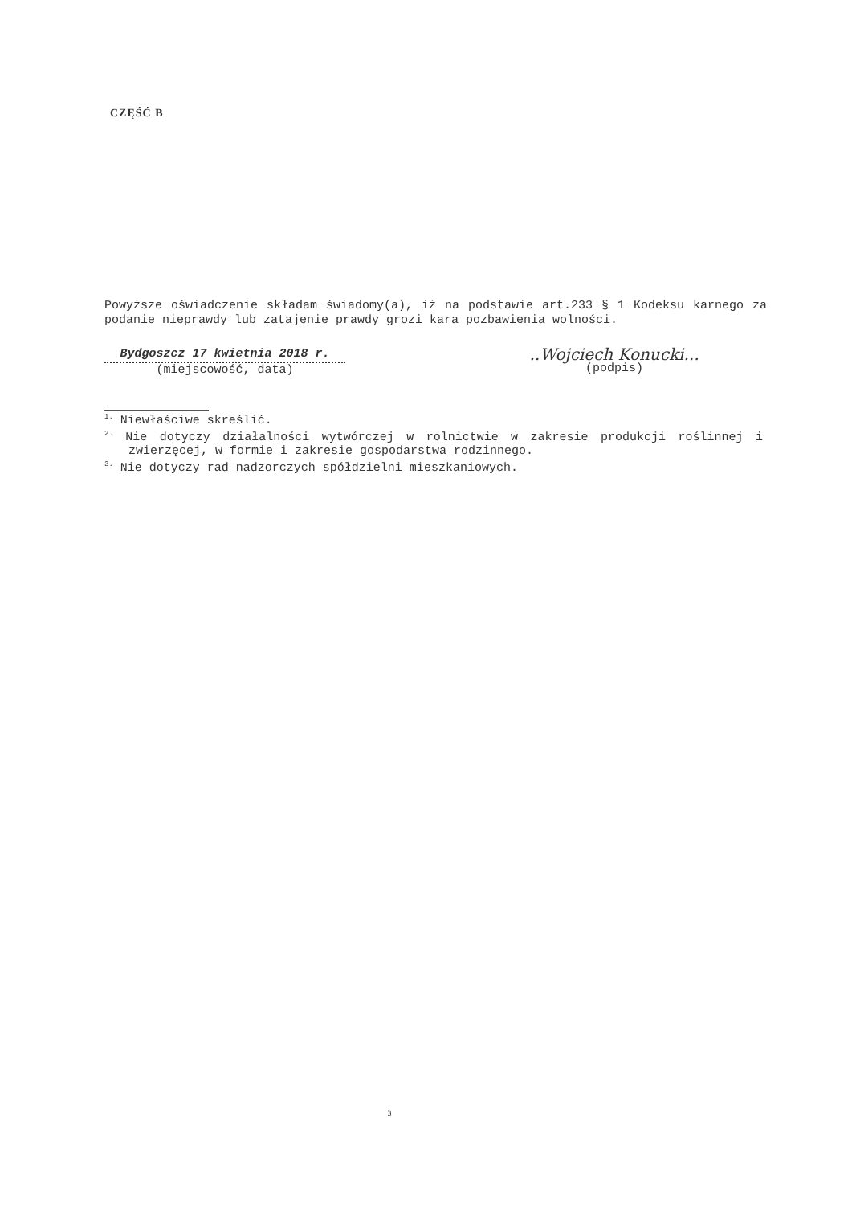CZĘŚĆ B
Powyższe oświadczenie składam świadomy(a), iż na podstawie art.233 § 1 Kodeksu karnego za podanie nieprawdy lub zatajenie prawdy grozi kara pozbawienia wolności.
Bydgoszcz 17 kwietnia 2018 r.
(miejscowość, data)
..Wojciech Konucki...
(podpis)
<sup>1.</sup> Niewłaściwe skreślić.
<sup>2.</sup> Nie dotyczy działalności wytwórczej w rolnictwie w zakresie produkcji roślinnej i zwierzęcej, w formie i zakresie gospodarstwa rodzinnego.
<sup>3.</sup> Nie dotyczy rad nadzorczych spółdzielni mieszkaniowych.
3